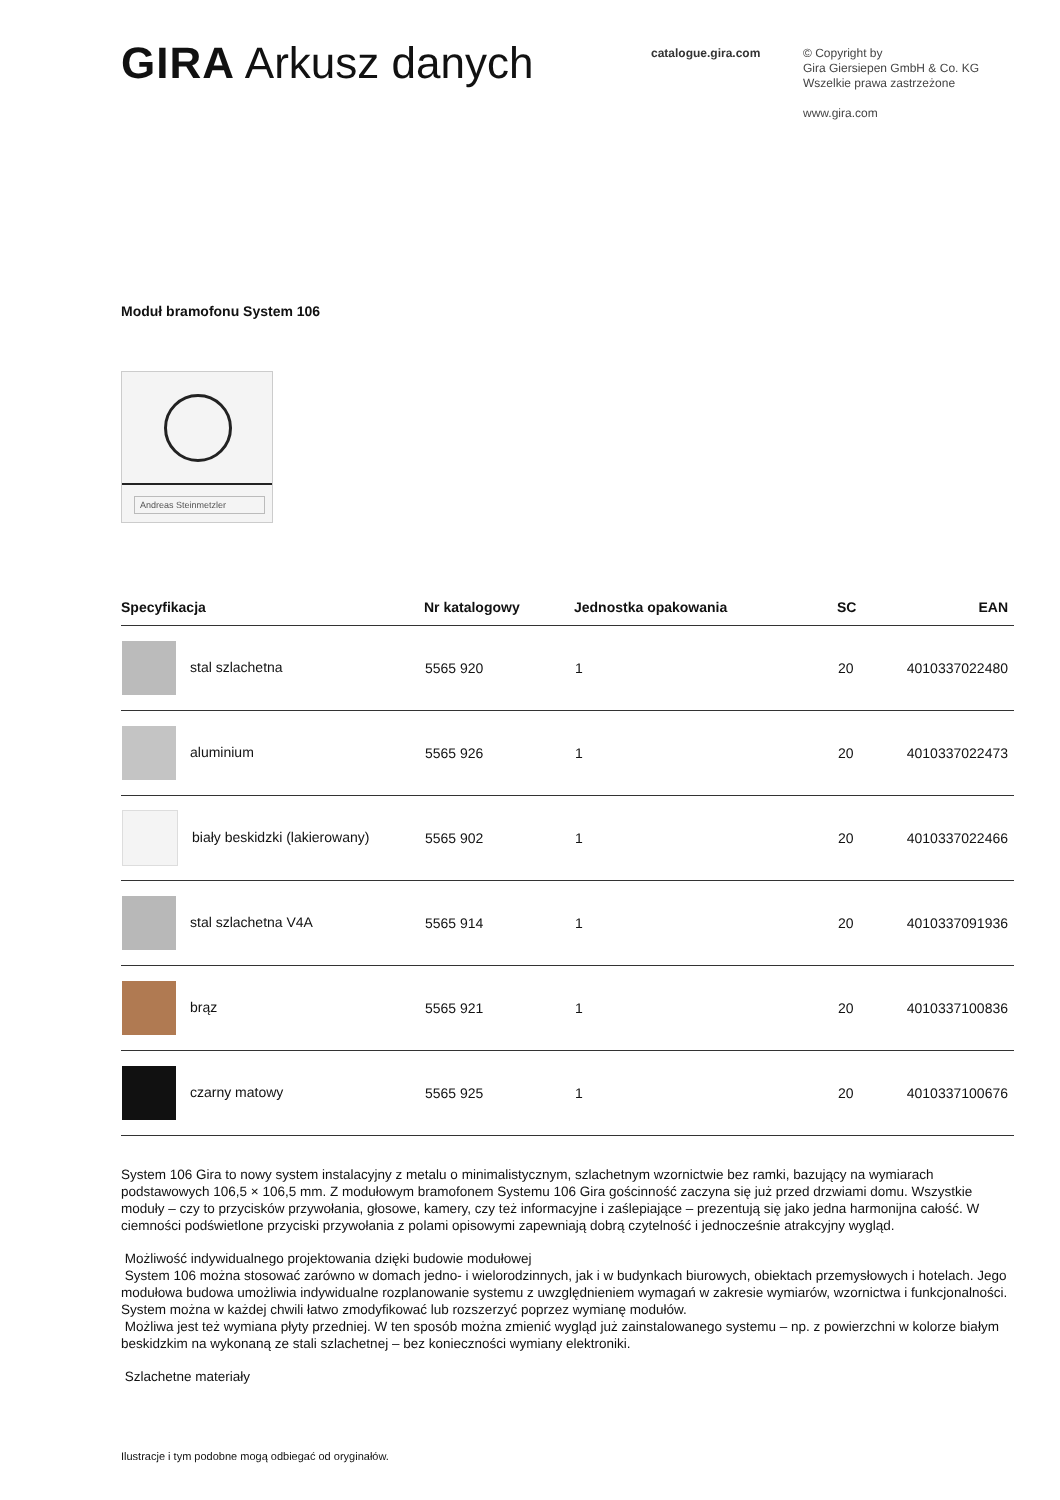GIRA Arkusz danych
catalogue.gira.com
© Copyright by
Gira Giersiepen GmbH & Co. KG
Wszelkie prawa zastrzeżone
www.gira.com
Moduł bramofonu System 106
Andreas Steinmetzler
| Specyfikacja | Nr katalogowy | Jednostka opakowania | SC | EAN |
| --- | --- | --- | --- | --- |
| stal szlachetna | 5565 920 | 1 | 20 | 4010337022480 |
| aluminium | 5565 926 | 1 | 20 | 4010337022473 |
| biały beskidzki (lakierowany) | 5565 902 | 1 | 20 | 4010337022466 |
| stal szlachetna V4A | 5565 914 | 1 | 20 | 4010337091936 |
| brąz | 5565 921 | 1 | 20 | 4010337100836 |
| czarny matowy | 5565 925 | 1 | 20 | 4010337100676 |
System 106 Gira to nowy system instalacyjny z metalu o minimalistycznym, szlachetnym wzornictwie bez ramki, bazujący na wymiarach podstawowych 106,5 × 106,5 mm. Z modułowym bramofonem Systemu 106 Gira gościnność zaczyna się już przed drzwiami domu. Wszystkie moduły – czy to przycisków przywołania, głosowe, kamery, czy też informacyjne i zaślepiające – prezentują się jako jedna harmonijna całość. W ciemności podświetlone przyciski przywołania z polami opisowymi zapewniają dobrą czytelność i jednocześnie atrakcyjny wygląd.
Możliwość indywidualnego projektowania dzięki budowie modułowej
System 106 można stosować zarówno w domach jedno- i wielorodzinnych, jak i w budynkach biurowych, obiektach przemysłowych i hotelach. Jego modułowa budowa umożliwia indywidualne rozplanowanie systemu z uwzględnieniem wymagań w zakresie wymiarów, wzornictwa i funkcjonalności. System można w każdej chwili łatwo zmodyfikować lub rozszerzyć poprzez wymianę modułów.
Możliwa jest też wymiana płyty przedniej. W ten sposób można zmienić wygląd już zainstalowanego systemu – np. z powierzchni w kolorze białym beskidzkim na wykonaną ze stali szlachetnej – bez konieczności wymiany elektroniki.
Szlachetne materiały
Ilustracje i tym podobne mogą odbiegać od oryginałów.